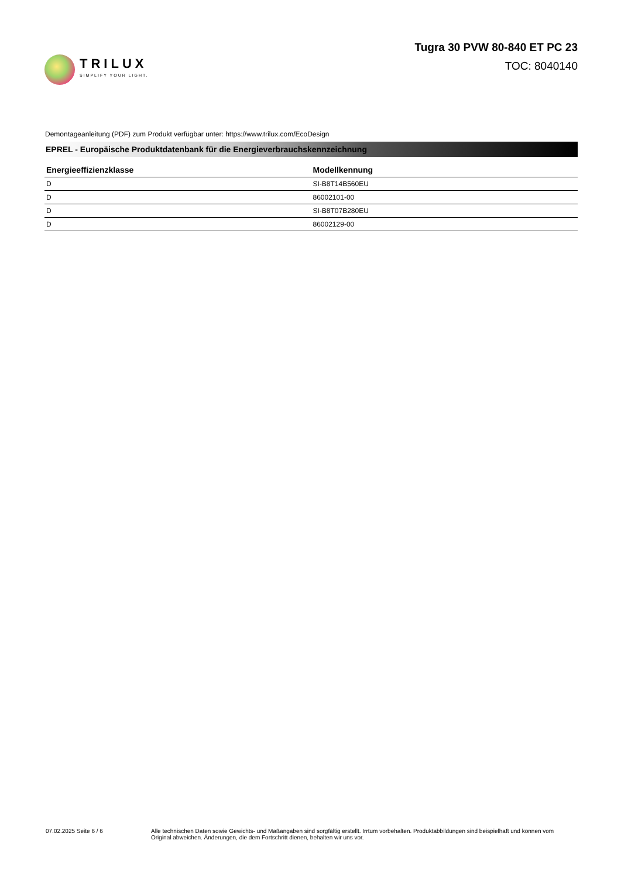TRILUX
SIMPLIFY YOUR LIGHT.
Tugra 30 PVW 80-840 ET PC 23
TOC: 8040140
Demontageanleitung (PDF) zum Produkt verfügbar unter: https://www.trilux.com/EcoDesign
EPREL - Europäische Produktdatenbank für die Energieverbrauchskennzeichnung
| Energieeffizienzklasse | Modellkennung |
| --- | --- |
| D | SI-B8T14B560EU |
| D | 86002101-00 |
| D | SI-B8T07B280EU |
| D | 86002129-00 |
07.02.2025 Seite 6 / 6 Alle technischen Daten sowie Gewichts- und Maßangaben sind sorgfältig erstellt. Irrtum vorbehalten. Produktabbildungen sind beispielhaft und können vom Original abweichen. Änderungen, die dem Fortschritt dienen, behalten wir uns vor.